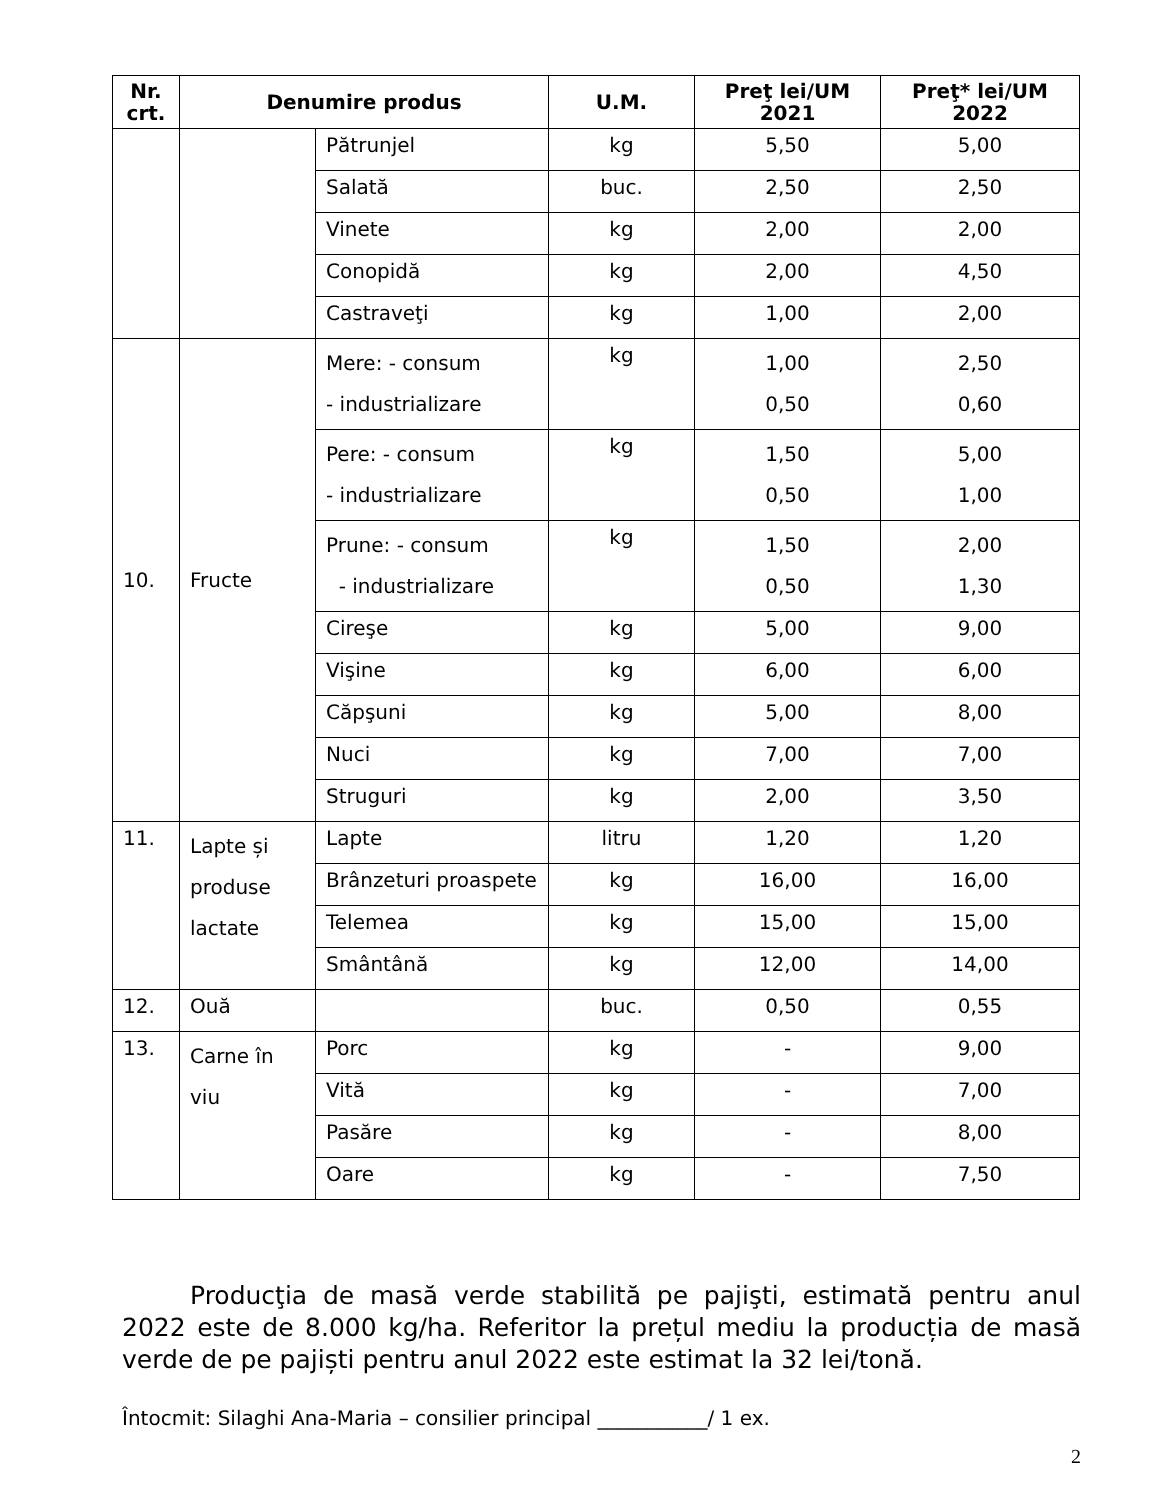| Nr. crt. | Denumire produs | | U.M. | Preţ lei/UM 2021 | Preţ* lei/UM 2022 |
| --- | --- | --- | --- | --- | --- |
| | | Pătrunjel | kg | 5,50 | 5,00 |
| | | Salată | buc. | 2,50 | 2,50 |
| | | Vinete | kg | 2,00 | 2,00 |
| | | Conopidă | kg | 2,00 | 4,50 |
| | | Castraveţi | kg | 1,00 | 2,00 |
| 10. | Fructe | Mere: - consum - industrializare | kg | 1,00 0,50 | 2,50 0,60 |
| | | Pere: - consum - industrializare | kg | 1,50 0,50 | 5,00 1,00 |
| | | Prune: - consum - industrializare | kg | 1,50 0,50 | 2,00 1,30 |
| | | Cireşe | kg | 5,00 | 9,00 |
| | | Vişine | kg | 6,00 | 6,00 |
| | | Căpşuni | kg | 5,00 | 8,00 |
| | | Nuci | kg | 7,00 | 7,00 |
| | | Struguri | kg | 2,00 | 3,50 |
| 11. | Lapte și produse lactate | Lapte | litru | 1,20 | 1,20 |
| | | Brânzeturi proaspete | kg | 16,00 | 16,00 |
| | | Telemea | kg | 15,00 | 15,00 |
| | | Smântână | kg | 12,00 | 14,00 |
| 12. | Ouă | | buc. | 0,50 | 0,55 |
| 13. | Carne în viu | Porc | kg | - | 9,00 |
| | | Vită | kg | - | 7,00 |
| | | Pasăre | kg | - | 8,00 |
| | | Oare | kg | - | 7,50 |
Producţia de masă verde stabilită pe pajişti, estimată pentru anul 2022 este de 8.000 kg/ha. Referitor la prețul mediu la producția de masă verde de pe pajiști pentru anul 2022 este estimat la 32 lei/tonă.
Întocmit: Silaghi Ana-Maria – consilier principal ___________/ 1 ex.
2